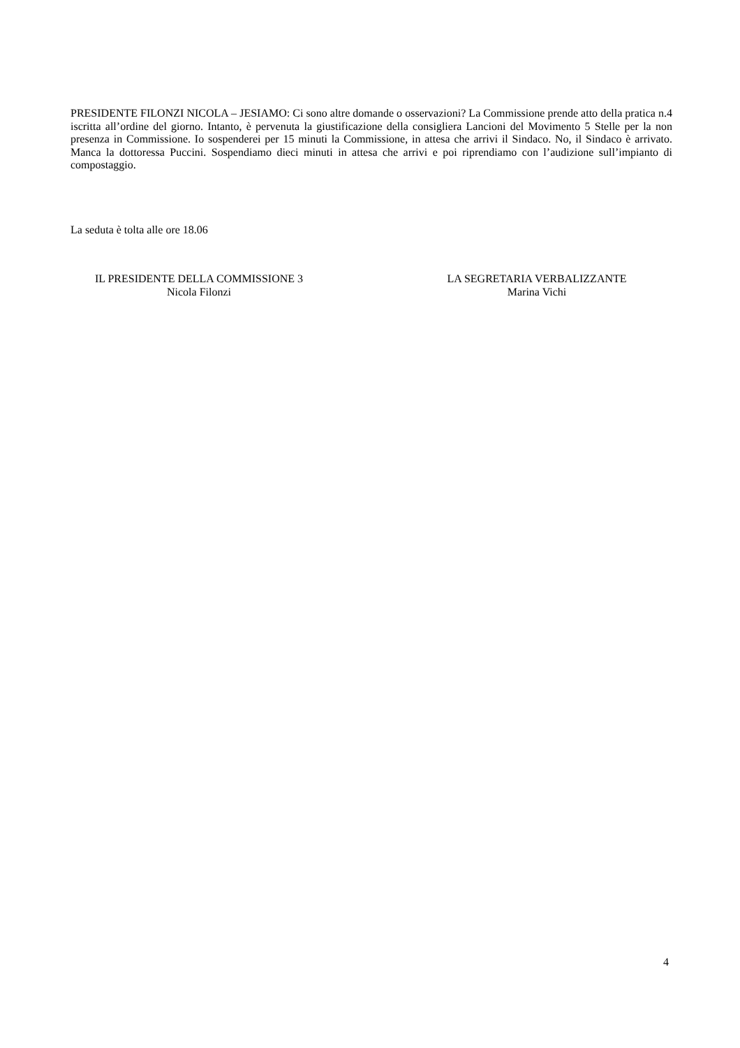PRESIDENTE FILONZI NICOLA – JESIAMO: Ci sono altre domande o osservazioni? La Commissione prende atto della pratica n.4 iscritta all’ordine del giorno. Intanto, è pervenuta la giustificazione della consigliera Lancioni del Movimento 5 Stelle per la non presenza in Commissione. Io sospenderei per 15 minuti la Commissione, in attesa che arrivi il Sindaco. No, il Sindaco è arrivato. Manca la dottoressa Puccini. Sospendiamo dieci minuti in attesa che arrivi e poi riprendiamo con l’audizione sull’impianto di compostaggio.
La seduta è tolta alle ore 18.06
IL PRESIDENTE DELLA COMMISSIONE 3
Nicola Filonzi
LA SEGRETARIA VERBALIZZANTE
Marina Vichi
4